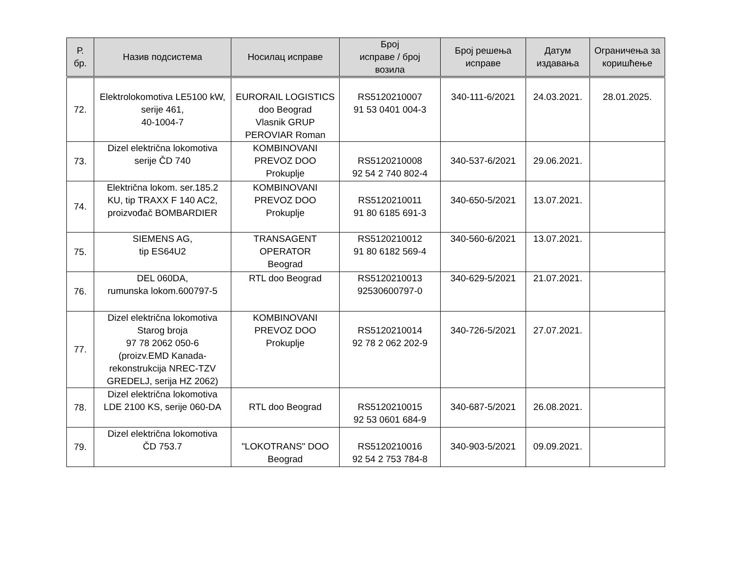| Р. бр. | Назив подсистема | Носилац исправе | Број исправе / број возила | Број решења исправе | Датум издавања | Ограничења за коришћење |
| --- | --- | --- | --- | --- | --- | --- |
| 72. | Elektrolokomotiva LE5100 kW, serije 461, 40-1004-7 | EURORAIL LOGISTICS doo Beograd Vlasnik GRUP PEROVIAR Roman | RS5120210007 91 53 0401 004-3 | 340-111-6/2021 | 24.03.2021. | 28.01.2025. |
| 73. | Dizel električna lokomotiva serije ČD 740 | KOMBINOVANI PREVOZ DOO Prokuplje | RS5120210008 92 54 2 740 802-4 | 340-537-6/2021 | 29.06.2021. | |
| 74. | Električna lokom. ser.185.2 KU, tip TRAXX F 140 AC2, proizvođač BOMBARDIER | KOMBINOVANI PREVOZ DOO Prokuplje | RS5120210011 91 80 6185 691-3 | 340-650-5/2021 | 13.07.2021. | |
| 75. | SIEMENS AG, tip ES64U2 | TRANSAGENT OPERATOR Beograd | RS5120210012 91 80 6182 569-4 | 340-560-6/2021 | 13.07.2021. | |
| 76. | DEL 060DA, rumunska lokom.600797-5 | RTL doo Beograd | RS5120210013 92530600797-0 | 340-629-5/2021 | 21.07.2021. | |
| 77. | Dizel električna lokomotiva Starog broja 97 78 2062 050-6 (proizv.EMD Kanada- rekonstrukcija NREC-TZV GREDELJ, serija HZ 2062) | KOMBINOVANI PREVOZ DOO Prokuplje | RS5120210014 92 78 2 062 202-9 | 340-726-5/2021 | 27.07.2021. | |
| 78. | Dizel električna lokomotiva LDE 2100 KS, serije 060-DA | RTL doo Beograd | RS5120210015 92 53 0601 684-9 | 340-687-5/2021 | 26.08.2021. | |
| 79. | Dizel električna lokomotiva ČD 753.7 | "LOKOTRANS" DOO Beograd | RS5120210016 92 54 2 753 784-8 | 340-903-5/2021 | 09.09.2021. | |